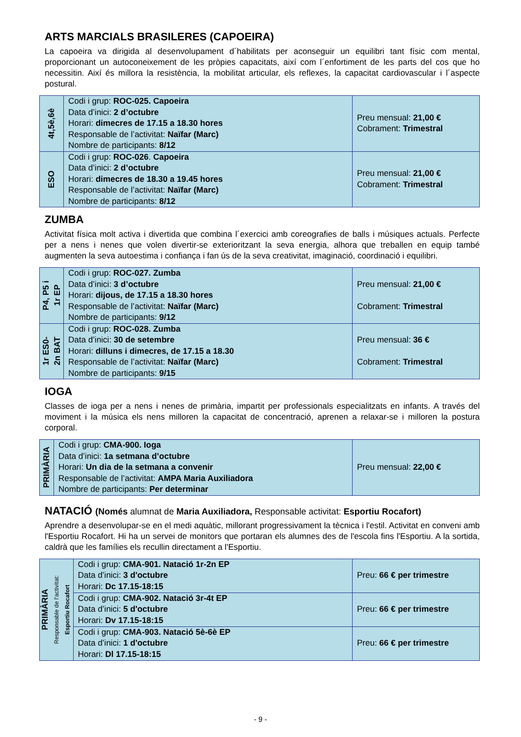ARTS MARCIALS BRASILERES (CAPOEIRA)
La capoeira va dirigida al desenvolupament d´habilitats per aconseguir un equilibri tant físic com mental, proporcionant un autoconeixement de les pròpies capacitats, així com l´enfortiment de les parts del cos que ho necessitin. Així és millora la resistència, la mobilitat articular, els reflexes, la capacitat cardiovascular i l´aspecte postural.
| 4t,5è,6è | Codi i grup: ROC-025. Capoeira Data d’inici: 2 d’octubre Horari: dimecres de 17.15 a 18.30 hores Responsable de l’activitat: Naïfar (Marc) Nombre de participants: 8/12 | Preu mensual: 21,00 € Cobrament: Trimestral |
| ESO | Codi i grup: ROC-026 . Capoeira Data d’inici: 2 d’octubre Horari: dimecres de 18.30 a 19.45 hores Responsable de l’activitat: Naïfar (Marc) Nombre de participants: 8/12 | Preu mensual: 21,00 € Cobrament: Trimestral |
ZUMBA
Activitat física molt activa i divertida que combina l´exercici amb coreografies de balls i músiques actuals. Perfecte per a nens i nenes que volen divertir-se exterioritzant la seva energia, alhora que treballen en equip també augmenten la seva autoestima i confiança i fan ús de la seva creativitat, imaginació, coordinació i equilibri.
| P4, P5 i 1r EP | Codi i grup: ROC-027. Zumba Data d’inici: 3 d’octubre Horari: dijous, de 17.15 a 18.30 hores Responsable de l’activitat: Naïfar (Marc) Nombre de participants: 9/12 | Preu mensual: 21,00 € Cobrament: Trimestral |
| 1r ES0- 2n BAT | Codi i grup: ROC-028. Zumba Data d’inici: 30 de setembre Horari: dilluns i dimecres, de 17.15 a 18.30 Responsable de l’activitat: Naïfar (Marc) Nombre de participants: 9/15 | Preu mensual: 36 € Cobrament: Trimestral |
IOGA
Classes de ioga per a nens i nenes de primària, impartit per professionals especialitzats en infants. A través del moviment i la música els nens milloren la capacitat de concentració, aprenen a relaxar-se i milloren la postura corporal.
| PRIMÀRIA | Codi i grup: CMA-900. Ioga Data d’inici: 1a setmana d’octubre Horari: Un dia de la setmana a convenir Responsable de l’activitat: AMPA Maria Auxiliadora Nombre de participants: Per determinar | Preu mensual: 22,00 € |
NATACIÓ (Només alumnat de Maria Auxiliadora, Responsable activitat: Esportiu Rocafort)
Aprendre a desenvolupar-se en el medi aquàtic, millorant progressivament la tècnica i l'estil. Activitat en conveni amb l'Esportiu Rocafort. Hi ha un servei de monitors que portaran els alumnes des de l'escola fins l'Esportiu. A la sortida, caldrà que les famílies els recullin directament a l'Esportiu.
| PRIMÀRIA Responsable de l’activitat: Esportiu Rocafort | Codi i grup: CMA-901. Natació 1r-2n EP Data d’inici: 3 d'octubre Horari: Dc 17.15-18:15 | Preu: 66 € per trimestre |
| | Codi i grup: CMA-902. Natació 3r-4t EP Data d’inici: 5 d'octubre Horari: Dv 17.15-18:15 | Preu: 66 € per trimestre |
| | Codi i grup: CMA-903. Natació 5è-6è EP Data d’inici: 1 d'octubre Horari: Dl 17.15-18:15 | Preu: 66 € per trimestre |
- 9 -